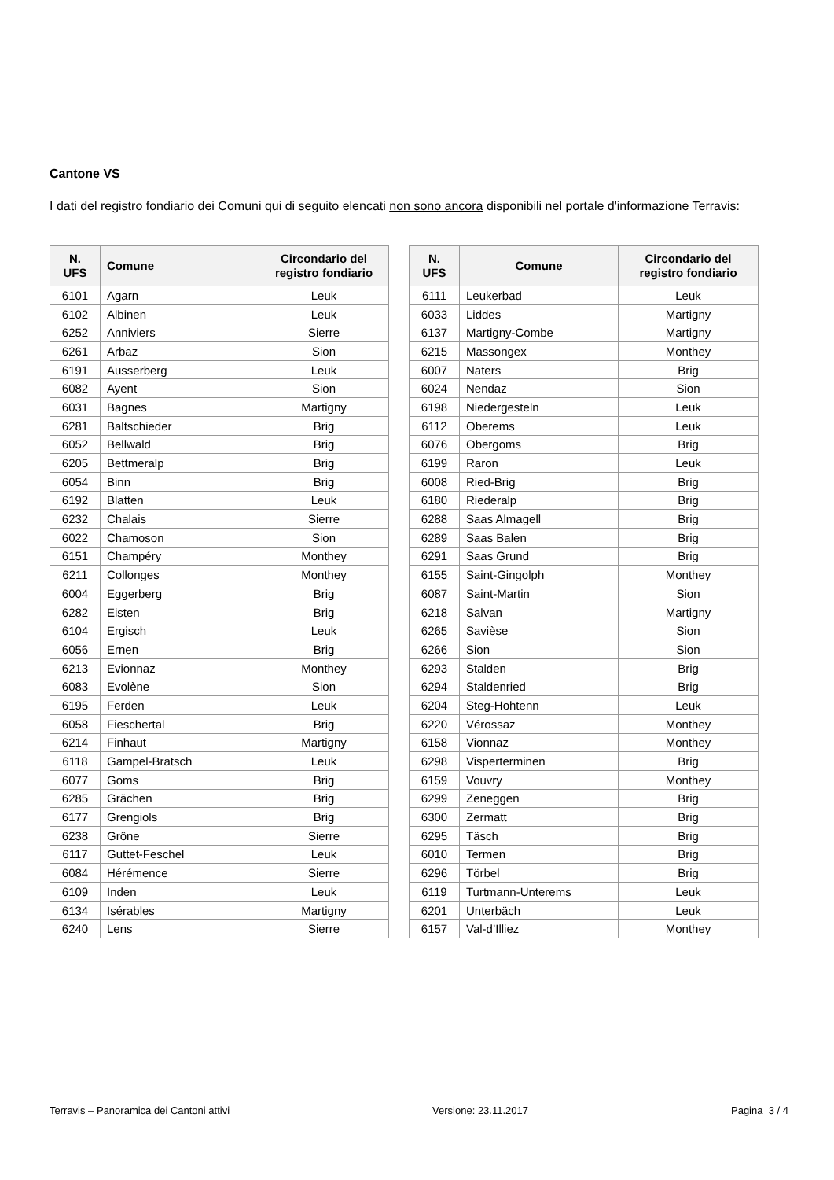Cantone VS
I dati del registro fondiario dei Comuni qui di seguito elencati non sono ancora disponibili nel portale d'informazione Terravis:
| N. UFS | Comune | Circondario del registro fondiario |
| --- | --- | --- |
| 6101 | Agarn | Leuk |
| 6102 | Albinen | Leuk |
| 6252 | Anniviers | Sierre |
| 6261 | Arbaz | Sion |
| 6191 | Ausserberg | Leuk |
| 6082 | Ayent | Sion |
| 6031 | Bagnes | Martigny |
| 6281 | Baltschieder | Brig |
| 6052 | Bellwald | Brig |
| 6205 | Bettmeralp | Brig |
| 6054 | Binn | Brig |
| 6192 | Blatten | Leuk |
| 6232 | Chalais | Sierre |
| 6022 | Chamoson | Sion |
| 6151 | Champéry | Monthey |
| 6211 | Collonges | Monthey |
| 6004 | Eggerberg | Brig |
| 6282 | Eisten | Brig |
| 6104 | Ergisch | Leuk |
| 6056 | Ernen | Brig |
| 6213 | Evionnaz | Monthey |
| 6083 | Evolène | Sion |
| 6195 | Ferden | Leuk |
| 6058 | Fieschertal | Brig |
| 6214 | Finhaut | Martigny |
| 6118 | Gampel-Bratsch | Leuk |
| 6077 | Goms | Brig |
| 6285 | Grächen | Brig |
| 6177 | Grengiols | Brig |
| 6238 | Grône | Sierre |
| 6117 | Guttet-Feschel | Leuk |
| 6084 | Hérémence | Sierre |
| 6109 | Inden | Leuk |
| 6134 | Isérables | Martigny |
| 6240 | Lens | Sierre |
| N. UFS | Comune | Circondario del registro fondiario |
| --- | --- | --- |
| 6111 | Leukerbad | Leuk |
| 6033 | Liddes | Martigny |
| 6137 | Martigny-Combe | Martigny |
| 6215 | Massongex | Monthey |
| 6007 | Naters | Brig |
| 6024 | Nendaz | Sion |
| 6198 | Niedergesteln | Leuk |
| 6112 | Oberems | Leuk |
| 6076 | Obergoms | Brig |
| 6199 | Raron | Leuk |
| 6008 | Ried-Brig | Brig |
| 6180 | Riederalp | Brig |
| 6288 | Saas Almagell | Brig |
| 6289 | Saas Balen | Brig |
| 6291 | Saas Grund | Brig |
| 6155 | Saint-Gingolph | Monthey |
| 6087 | Saint-Martin | Sion |
| 6218 | Salvan | Martigny |
| 6265 | Savièse | Sion |
| 6266 | Sion | Sion |
| 6293 | Stalden | Brig |
| 6294 | Staldenried | Brig |
| 6204 | Steg-Hohtenn | Leuk |
| 6220 | Vérossaz | Monthey |
| 6158 | Vionnaz | Monthey |
| 6298 | Visperterminen | Brig |
| 6159 | Vouvry | Monthey |
| 6299 | Zeneggen | Brig |
| 6300 | Zermatt | Brig |
| 6295 | Täsch | Brig |
| 6010 | Termen | Brig |
| 6296 | Törbel | Brig |
| 6119 | Turtmann-Unterems | Leuk |
| 6201 | Unterbäch | Leuk |
| 6157 | Val-d’Illiez | Monthey |
Terravis – Panoramica dei Cantoni attivi Versione: 23.11.2017 Pagina 3 / 4